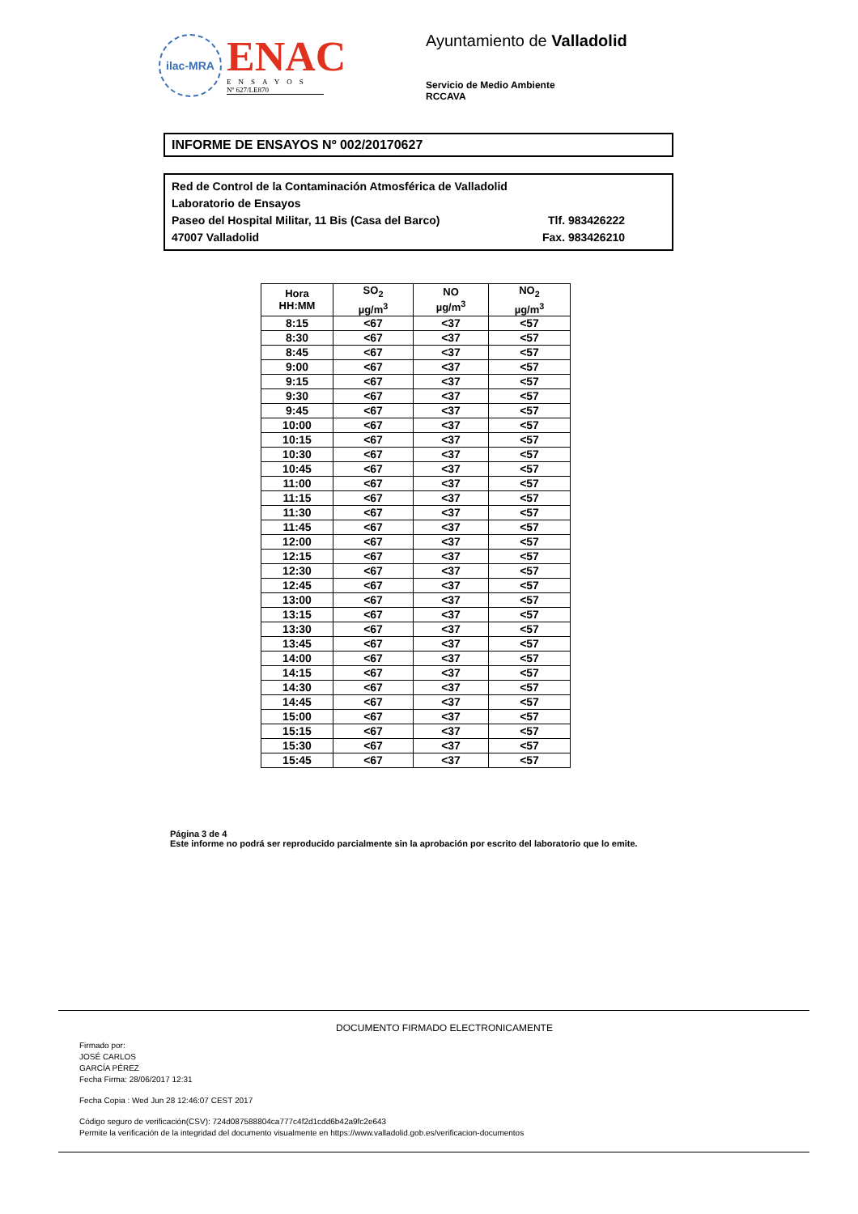ilac-MRA
ENAC
ENSAYOS
Nº 627/LE870
Ayuntamiento de Valladolid
Servicio de Medio Ambiente
RCCAVA
INFORME DE ENSAYOS Nº 002/20170627
Red de Control de la Contaminación Atmosférica de Valladolid
Laboratorio de Ensayos
Paseo del Hospital Militar, 11 Bis (Casa del Barco) Tlf. 983426222
47007 Valladolid Fax. 983426210
| Hora HH:MM | SO<sub>2</sub> µg/m<sup>3</sup> | NO µg/m<sup>3</sup> | NO<sub>2</sub> µg/m<sup>3</sup> |
| --- | --- | --- | --- |
| 8:15 | <67 | <37 | <57 |
| 8:30 | <67 | <37 | <57 |
| 8:45 | <67 | <37 | <57 |
| 9:00 | <67 | <37 | <57 |
| 9:15 | <67 | <37 | <57 |
| 9:30 | <67 | <37 | <57 |
| 9:45 | <67 | <37 | <57 |
| 10:00 | <67 | <37 | <57 |
| 10:15 | <67 | <37 | <57 |
| 10:30 | <67 | <37 | <57 |
| 10:45 | <67 | <37 | <57 |
| 11:00 | <67 | <37 | <57 |
| 11:15 | <67 | <37 | <57 |
| 11:30 | <67 | <37 | <57 |
| 11:45 | <67 | <37 | <57 |
| 12:00 | <67 | <37 | <57 |
| 12:15 | <67 | <37 | <57 |
| 12:30 | <67 | <37 | <57 |
| 12:45 | <67 | <37 | <57 |
| 13:00 | <67 | <37 | <57 |
| 13:15 | <67 | <37 | <57 |
| 13:30 | <67 | <37 | <57 |
| 13:45 | <67 | <37 | <57 |
| 14:00 | <67 | <37 | <57 |
| 14:15 | <67 | <37 | <57 |
| 14:30 | <67 | <37 | <57 |
| 14:45 | <67 | <37 | <57 |
| 15:00 | <67 | <37 | <57 |
| 15:15 | <67 | <37 | <57 |
| 15:30 | <67 | <37 | <57 |
| 15:45 | <67 | <37 | <57 |
Página 3 de 4
Este informe no podrá ser reproducido parcialmente sin la aprobación por escrito del laboratorio que lo emite.
DOCUMENTO FIRMADO ELECTRONICAMENTE
Firmado por:
JOSÉ CARLOS
GARCÍA PÉREZ
Fecha Firma: 28/06/2017 12:31
Fecha Copia : Wed Jun 28 12:46:07 CEST 2017
Código seguro de verificación(CSV): 724d087588804ca777c4f2d1cdd6b42a9fc2e643
Permite la verificación de la integridad del documento visualmente en https://www.valladolid.gob.es/verificacion-documentos